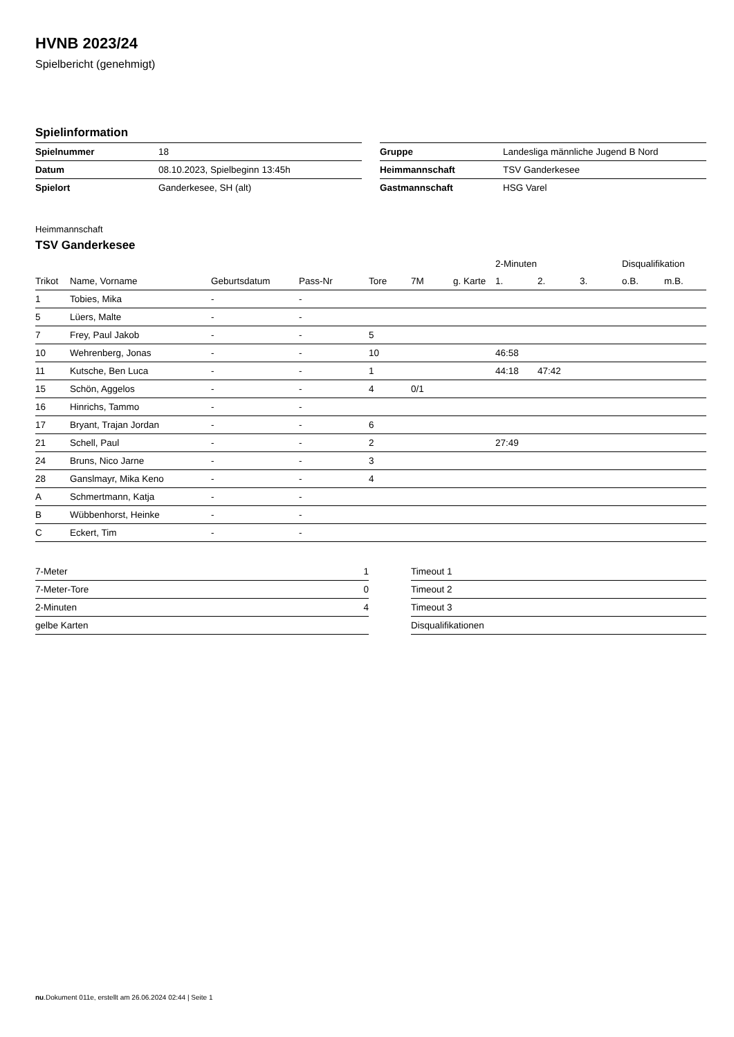HVNB 2023/24
Spielbericht (genehmigt)
Spielinformation
| Spielnummer | 18 |
| Datum | 08.10.2023, Spielbeginn 13:45h |
| Spielort | Ganderkesee, SH (alt) |
| Gruppe | Landesliga männliche Jugend B Nord |
| Heimmannschaft | TSV Ganderkesee |
| Gastmannschaft | HSG Varel |
Heimmannschaft
TSV Ganderkesee
| | | | | | | | 2-Minuten | | | Disqualifikation | |
| --- | --- | --- | --- | --- | --- | --- | --- | --- | --- | --- | --- |
| Trikot | Name, Vorname | Geburtsdatum | Pass-Nr | Tore | 7M | g. Karte | 1. | 2. | 3. | o.B. | m.B. |
| 1 | Tobies, Mika | - | - | | | | | | | | |
| 5 | Lüers, Malte | - | - | | | | | | | | |
| 7 | Frey, Paul Jakob | - | - | 5 | | | | | | | |
| 10 | Wehrenberg, Jonas | - | - | 10 | | | 46:58 | | | | |
| 11 | Kutsche, Ben Luca | - | - | 1 | | | 44:18 | 47:42 | | | |
| 15 | Schön, Aggelos | - | - | 4 | 0/1 | | | | | | |
| 16 | Hinrichs, Tammo | - | - | | | | | | | | |
| 17 | Bryant, Trajan Jordan | - | - | 6 | | | | | | | |
| 21 | Schell, Paul | - | - | 2 | | | 27:49 | | | | |
| 24 | Bruns, Nico Jarne | - | - | 3 | | | | | | | |
| 28 | Ganslmayr, Mika Keno | - | - | 4 | | | | | | | |
| A | Schmertmann, Katja | - | - | | | | | | | | |
| B | Wübbenhorst, Heinke | - | - | | | | | | | | |
| C | Eckert, Tim | - | - | | | | | | | | |
| 7-Meter | 1 |
| 7-Meter-Tore | 0 |
| 2-Minuten | 4 |
| gelbe Karten | |
| Timeout 1 |
| Timeout 2 |
| Timeout 3 |
| Disqualifikationen |
nu.Dokument 011e, erstellt am 26.06.2024 02:44 | Seite 1